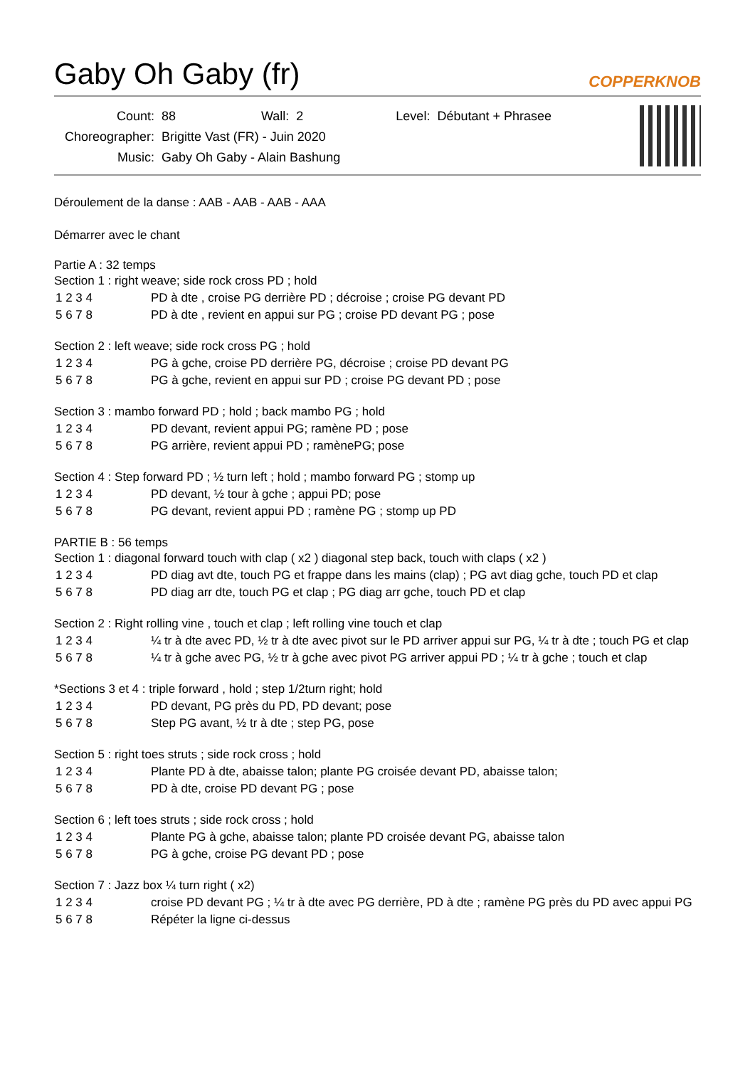Gaby Oh Gaby (fr)
COPPERKNOB
| Count: | 88 | Wall: | 2 | Level: | Débutant + Phrasee |
| Choreographer: | Brigitte Vast (FR) - Juin 2020 | | | | |
| Music: | Gaby Oh Gaby - Alain Bashung | | | | |
Déroulement de la danse : AAB - AAB - AAB - AAA
Démarrer avec le chant
Partie A : 32 temps
Section 1 : right weave; side rock cross PD ; hold
| 1 2 3 4 | PD à dte , croise PG derrière PD ; décroise ; croise PG devant PD |
| 5 6 7 8 | PD à dte , revient en appui sur PG ; croise PD devant PG ; pose |
Section 2 : left weave; side rock cross PG ; hold
| 1 2 3 4 | PG à gche, croise PD derrière PG, décroise ; croise PD devant PG |
| 5 6 7 8 | PG à gche, revient en appui sur PD ; croise PG devant PD ; pose |
Section 3 : mambo forward PD ; hold ; back mambo PG ; hold
| 1 2 3 4 | PD devant, revient appui PG; ramène PD ; pose |
| 5 6 7 8 | PG arrière, revient appui PD ; ramènePG; pose |
Section 4 : Step forward PD ; ½ turn left ; hold ; mambo forward PG ; stomp up
| 1 2 3 4 | PD devant, ½ tour à gche ; appui PD; pose |
| 5 6 7 8 | PG devant, revient appui PD ; ramène PG ; stomp up PD |
PARTIE B : 56 temps
Section 1 : diagonal forward touch with clap ( x2 ) diagonal step back, touch with claps ( x2 )
| 1 2 3 4 | PD diag avt dte, touch PG et frappe dans les mains (clap) ; PG avt diag gche, touch PD et clap |
| 5 6 7 8 | PD diag arr dte, touch PG et clap ; PG diag arr gche, touch PD et clap |
Section 2 : Right rolling vine , touch et clap ; left rolling vine touch et clap
| 1 2 3 4 | ¼ tr à dte avec PD, ½ tr à dte avec pivot sur le PD arriver appui sur PG, ¼ tr à dte ; touch PG et clap |
| 5 6 7 8 | ¼ tr à gche avec PG, ½ tr à gche avec pivot PG arriver appui PD ; ¼ tr à gche ; touch et clap |
*Sections 3 et 4 : triple forward , hold ; step 1/2turn right; hold
| 1 2 3 4 | PD devant, PG près du PD, PD devant; pose |
| 5 6 7 8 | Step PG avant, ½ tr à dte ; step PG, pose |
Section 5 : right toes struts ; side rock cross ; hold
| 1 2 3 4 | Plante PD à dte, abaisse talon; plante PG croisée devant PD, abaisse talon; |
| 5 6 7 8 | PD à dte, croise PD devant PG ; pose |
Section 6 ; left toes struts ; side rock cross ; hold
| 1 2 3 4 | Plante PG à gche, abaisse talon; plante PD croisée devant PG, abaisse talon |
| 5 6 7 8 | PG à gche, croise PG devant PD ; pose |
Section 7 : Jazz box ¼ turn right ( x2)
| 1 2 3 4 | croise PD devant PG ; ¼ tr à dte avec PG derrière, PD à dte ; ramène PG près du PD avec appui PG |
| 5 6 7 8 | Répéter la ligne ci-dessus |